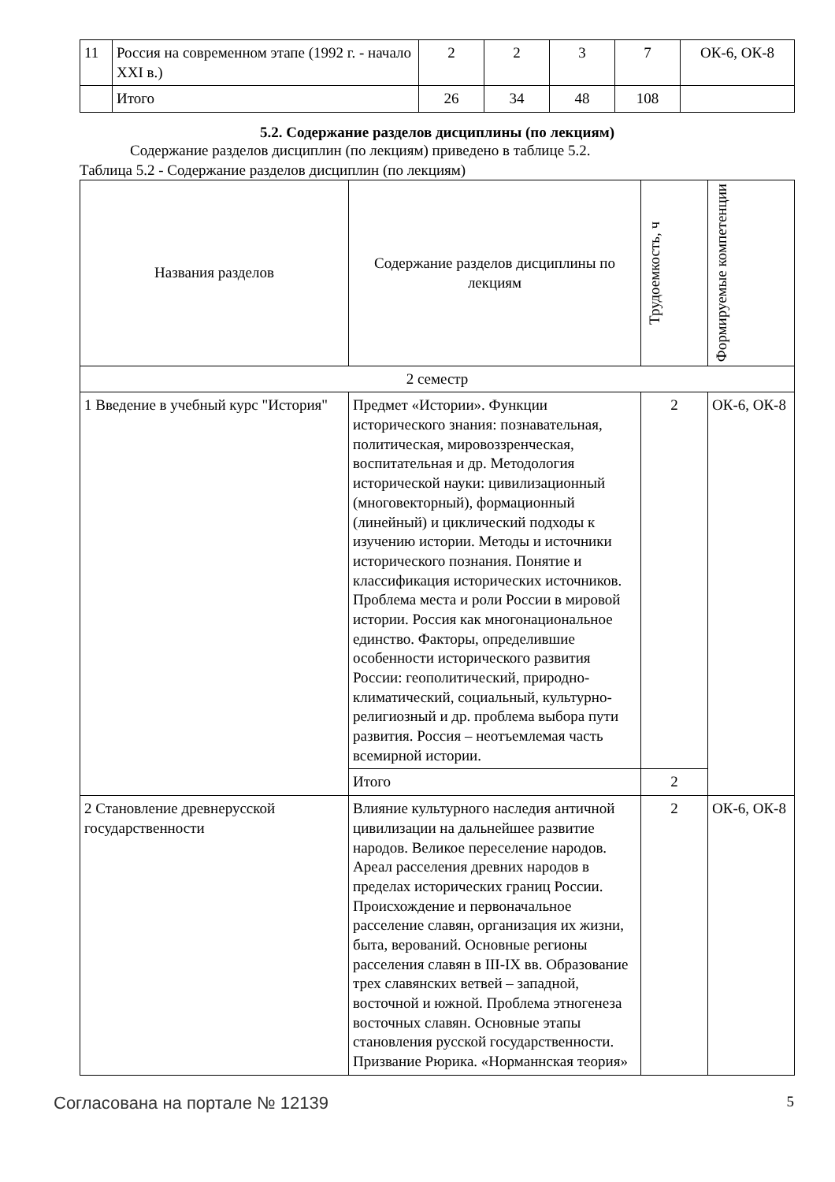| 11 | Россия на современном этапе (1992 г. - начало XXI в.) | 2 | 2 | 3 | 7 | ОК-6, ОК-8 |
| | Итого | 26 | 34 | 48 | 108 | |
5.2. Содержание разделов дисциплины (по лекциям)
Содержание разделов дисциплин (по лекциям) приведено в таблице 5.2.
Таблица 5.2 - Содержание разделов дисциплин (по лекциям)
| Названия разделов | Содержание разделов дисциплины по лекциям | Трудоемкость, ч | Формируемые компетенции |
| --- | --- | --- | --- |
| 2 семестр | | | |
| 1 Введение в учебный курс "История" | Предмет «Истории». Функции исторического знания: познавательная, политическая, мировоззренческая, воспитательная и др. Методология исторической науки: цивилизационный (многовекторный), формационный (линейный) и циклический подходы к изучению истории. Методы и источники исторического познания. Понятие и классификация исторических источников. Проблема места и роли России в мировой истории. Россия как многонациональное единство. Факторы, определившие особенности исторического развития России: геополитический, природно-климатический, социальный, культурно-религиозный и др. проблема выбора пути развития. Россия – неотъемлемая часть всемирной истории. | 2 | ОК-6, ОК-8 |
| | Итого | 2 | |
| 2 Становление древнерусской государственности | Влияние культурного наследия античной цивилизации на дальнейшее развитие народов. Великое переселение народов. Ареал расселения древних народов в пределах исторических границ России. Происхождение и первоначальное расселение славян, организация их жизни, быта, верований. Основные регионы расселения славян в III-IX вв. Образование трех славянских ветвей – западной, восточной и южной. Проблема этногенеза восточных славян. Основные этапы становления русской государственности. Призвание Рюрика. «Норманнская теория» | 2 | ОК-6, ОК-8 |
Согласована на портале № 12139 5